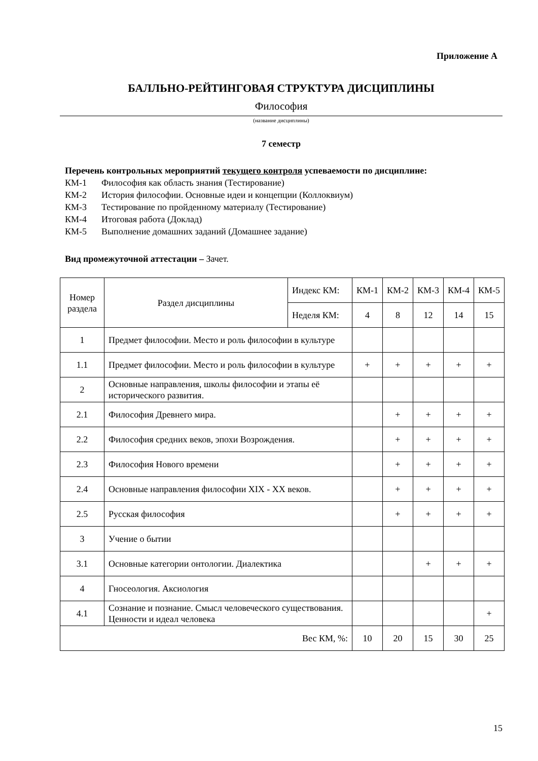Приложение А
БАЛЛЬНО-РЕЙТИНГОВАЯ СТРУКТУРА ДИСЦИПЛИНЫ
Философия
(название дисциплины)
7 семестр
Перечень контрольных мероприятий текущего контроля успеваемости по дисциплине:
КМ-1 Философия как область знания (Тестирование)
КМ-2 История философии. Основные идеи и концепции (Коллоквиум)
КМ-3 Тестирование по пройденному материалу (Тестирование)
КМ-4 Итоговая работа (Доклад)
КМ-5 Выполнение домашних заданий (Домашнее задание)
Вид промежуточной аттестации – Зачет.
| Номер раздела | Раздел дисциплины | Индекс КМ: | КМ-1 | КМ-2 | КМ-3 | КМ-4 | КМ-5 |
| | | Неделя КМ: | 4 | 8 | 12 | 14 | 15 |
| 1 | Предмет философии. Место и роль философии в культуре | | | | | | |
| 1.1 | Предмет философии. Место и роль философии в культуре | | + | + | + | + | + |
| 2 | Основные направления, школы философии и этапы её исторического развития. | | | | | | |
| 2.1 | Философия Древнего мира. | | | + | + | + | + |
| 2.2 | Философия средних веков, эпохи Возрождения. | | | + | + | + | + |
| 2.3 | Философия Нового времени | | | + | + | + | + |
| 2.4 | Основные направления философии XIX - XX веков. | | | + | + | + | + |
| 2.5 | Русская философия | | | + | + | + | + |
| 3 | Учение о бытии | | | | | | |
| 3.1 | Основные категории онтологии. Диалектика | | | | + | + | + |
| 4 | Гносеология. Аксиология | | | | | | |
| 4.1 | Сознание и познание. Смысл человеческого существования. Ценности и идеал человека | | | | | | + |
| Вес КМ, %: | | | 10 | 20 | 15 | 30 | 25 |
15